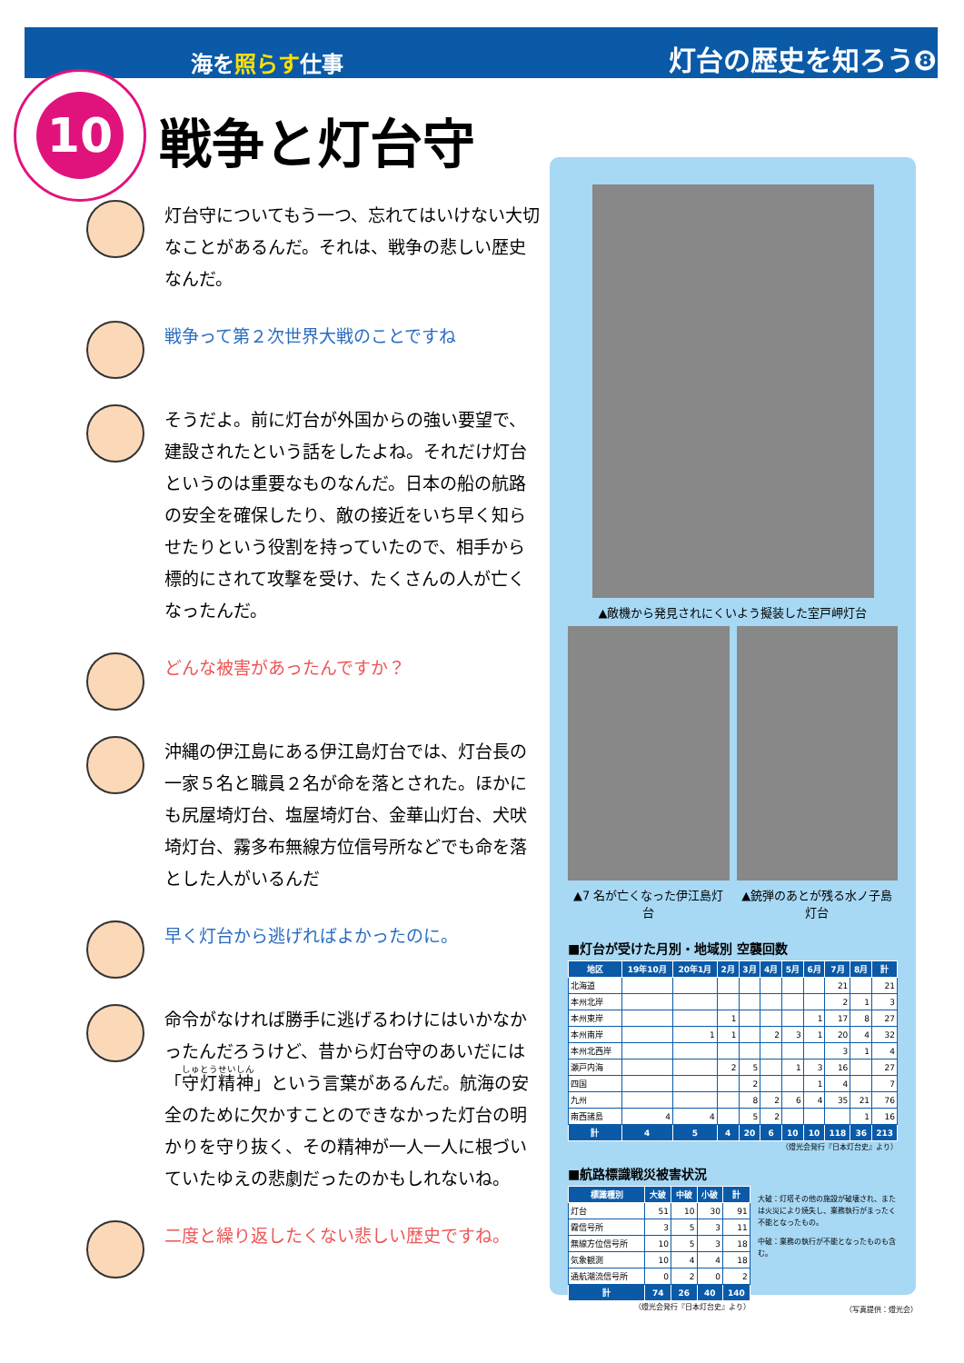海を照らす仕事 灯台の歴史を知ろう❽
10
戦争と灯台守
灯台守についてもう一つ、忘れてはいけない大切なことがあるんだ。それは、戦争の悲しい歴史なんだ。
戦争って第２次世界大戦のことですね
そうだよ。前に灯台が外国からの強い要望で、建設されたという話をしたよね。それだけ灯台というのは重要なものなんだ。日本の船の航路の安全を確保したり、敵の接近をいち早く知らせたりという役割を持っていたので、相手から標的にされて攻撃を受け、たくさんの人が亡くなったんだ。
どんな被害があったんですか？
沖縄の伊江島にある伊江島灯台では、灯台長の一家５名と職員２名が命を落とされた。ほかにも尻屋埼灯台、塩屋埼灯台、金華山灯台、犬吠埼灯台、霧多布無線方位信号所などでも命を落とした人がいるんだ
早く灯台から逃げればよかったのに。
命令がなければ勝手に逃げるわけにはいかなかったんだろうけど、昔から灯台守のあいだには「守灯精神」という言葉があるんだ。航海の安全のために欠かすことのできなかった灯台の明かりを守り抜く、その精神が一人一人に根づいていたゆえの悲劇だったのかもしれないね。
二度と繰り返したくない悲しい歴史ですね。
▲敵機から発見されにくいよう擬装した室戸岬灯台
▲7 名が亡くなった伊江島灯台 ▲銃弾のあとが残る水ノ子島灯台
■灯台が受けた月別・地域別 空襲回数
| 地区 | 19年10月 | 20年1月 | 2月 | 3月 | 4月 | 5月 | 6月 | 7月 | 8月 | 計 |
| --- | --- | --- | --- | --- | --- | --- | --- | --- | --- | --- |
| 北海道 | | | | | | | | 21 | | 21 |
| 本州北岸 | | | | | | | | 2 | 1 | 3 |
| 本州東岸 | | | 1 | | | | 1 | 17 | 8 | 27 |
| 本州南岸 | | 1 | 1 | | 2 | 3 | 1 | 20 | 4 | 32 |
| 本州北西岸 | | | | | | | | 3 | 1 | 4 |
| 瀬戸内海 | | | 2 | 5 | | 1 | 3 | 16 | | 27 |
| 四国 | | | | 2 | | | 1 | 4 | | 7 |
| 九州 | | | | 8 | 2 | 6 | 4 | 35 | 21 | 76 |
| 南西諸島 | 4 | 4 | | 5 | 2 | | | | 1 | 16 |
| 計 | 4 | 5 | 4 | 20 | 6 | 10 | 10 | 118 | 36 | 213 |
（燈光会発行『日本灯台史』より）
■航路標識戦災被害状況
| 標識種別 | 大破 | 中破 | 小破 | 計 |
| --- | --- | --- | --- | --- |
| 灯台 | 51 | 10 | 30 | 91 |
| 霧信号所 | 3 | 5 | 3 | 11 |
| 無線方位信号所 | 10 | 5 | 3 | 18 |
| 気象観測 | 10 | 4 | 4 | 18 |
| 通航潮流信号所 | 0 | 2 | 0 | 2 |
| 計 | 74 | 26 | 40 | 140 |
（燈光会発行『日本灯台史』より）
大破：灯塔その他の施設が破壊され、または火災により焼失し、業務執行がまったく不能となったもの。
中破：業務の執行が不能となったものも含む。
（写真提供：燈光会）